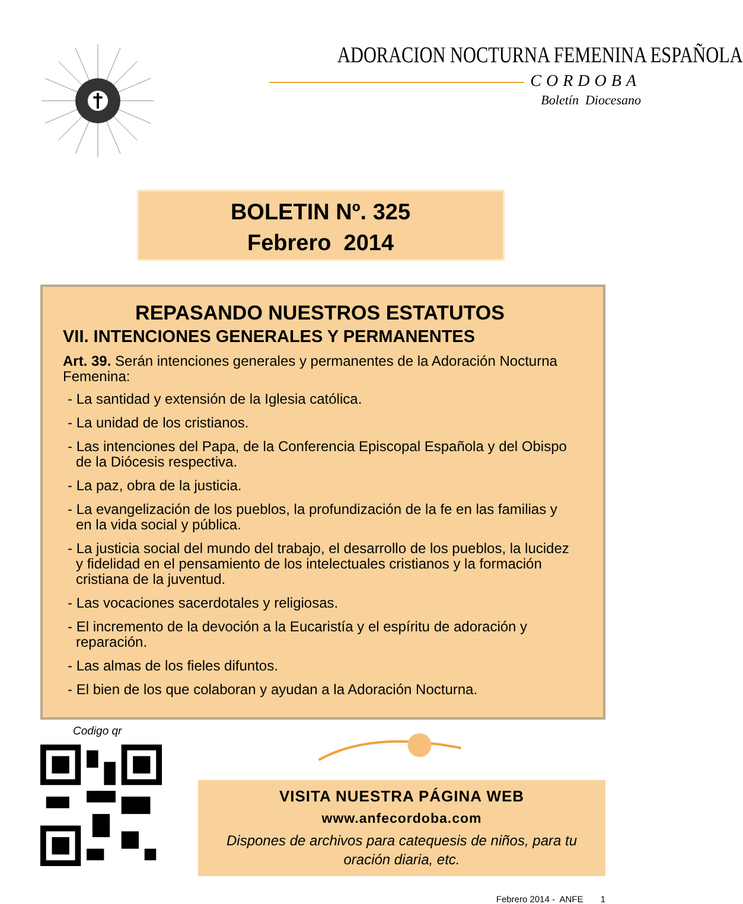ADORACION NOCTURNA FEMENINA ESPAÑOLA
CORDOBA
Boletín Diocesano
BOLETIN Nº. 325
Febrero 2014
REPASANDO NUESTROS ESTATUTOS
VII. INTENCIONES GENERALES Y PERMANENTES
Art. 39. Serán intenciones generales y permanentes de la Adoración Nocturna Femenina:
- La santidad y extensión de la Iglesia católica.
- La unidad de los cristianos.
- Las intenciones del Papa, de la Conferencia Episcopal Española y del Obispo de la Diócesis respectiva.
- La paz, obra de la justicia.
- La evangelización de los pueblos, la profundización de la fe en las familias y en la vida social y pública.
- La justicia social del mundo del trabajo, el desarrollo de los pueblos, la lucidez y fidelidad en el pensamiento de los intelectuales cristianos y la formación cristiana de la juventud.
- Las vocaciones sacerdotales y religiosas.
- El incremento de la devoción a la Eucaristía y el espíritu de adoración y reparación.
- Las almas de los fieles difuntos.
- El bien de los que colaboran y ayudan a la Adoración Nocturna.
Codigo qr
VISITA NUESTRA PÁGINA WEB
www.anfecordoba.com
Dispones de archivos para catequesis de niños, para tu oración diaria, etc.
Febrero 2014 - ANFE 1